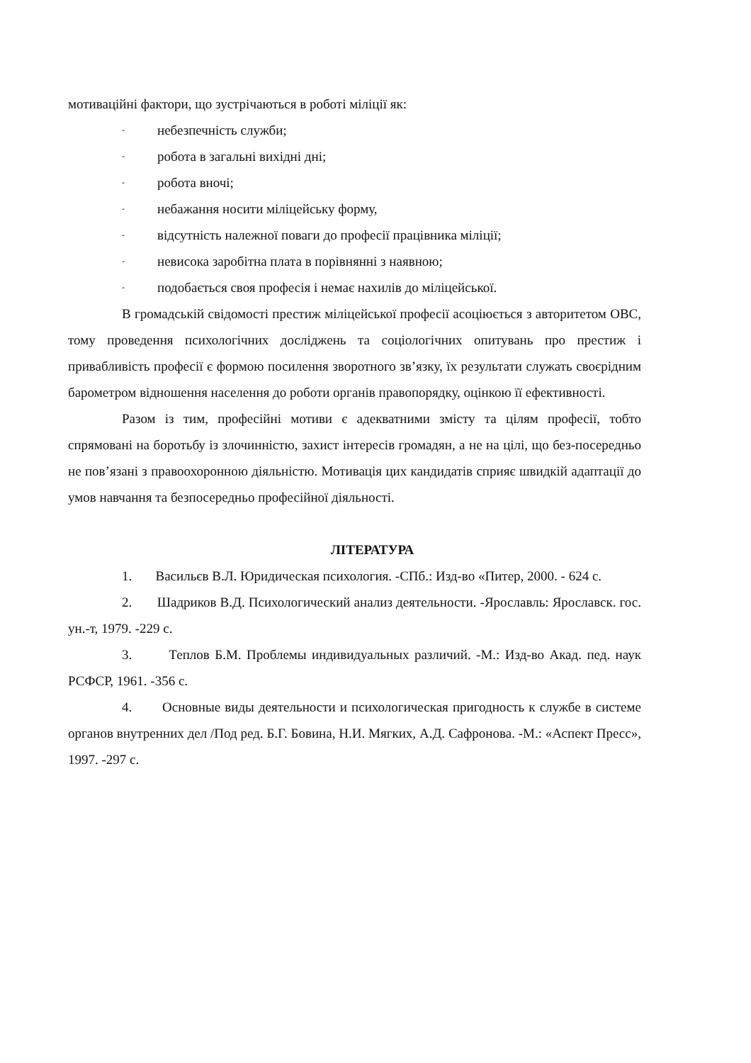мотиваційні фактори, що зустрічаються в роботі міліції як:
- небезпечність служби;
- робота в загальні вихідні дні;
- робота вночі;
- небажання носити міліцейську форму,
- відсутність належної поваги до професії працівника міліції;
- невисока заробітна плата в порівнянні з наявною;
- подобається своя професія і немає нахилів до міліцейської.
В громадській свідомості престиж міліцейської професії асоціюється з авторитетом ОВС, тому проведення психологічних досліджень та соціологічних опитувань про престиж і привабливість професії є формою посилення зворотного зв’язку, їх результати служать своєрідним барометром відношення населення до роботи органів правопорядку, оцінкою її ефективності.
Разом із тим, професійні мотиви є адекватними змісту та цілям професії, тобто спрямовані на боротьбу із злочинністю, захист інтересів громадян, а не на цілі, що без-посередньо не пов’язані з правоохоронною діяльністю. Мотивація цих кандидатів сприяє швидкій адаптації до умов навчання та безпосередньо професійної діяльності.
ЛІТЕРАТУРА
1. Васильєв В.Л. Юридическая психология. -СПб.: Изд-во «Питер, 2000. - 624 с.
2. Шадриков В.Д. Психологический анализ деятельности. -Ярославль: Ярославск. гос. ун.-т, 1979. -229 с.
3. Теплов Б.М. Проблемы индивидуальных различий. -М.: Изд-во Акад. пед. наук РСФСР, 1961. -356 с.
4. Основные виды деятельности и психологическая пригодность к службе в системе органов внутренних дел /Под ред. Б.Г. Бовина, Н.И. Мягких, А.Д. Сафронова. -М.: «Аспект Пресс», 1997. -297 с.